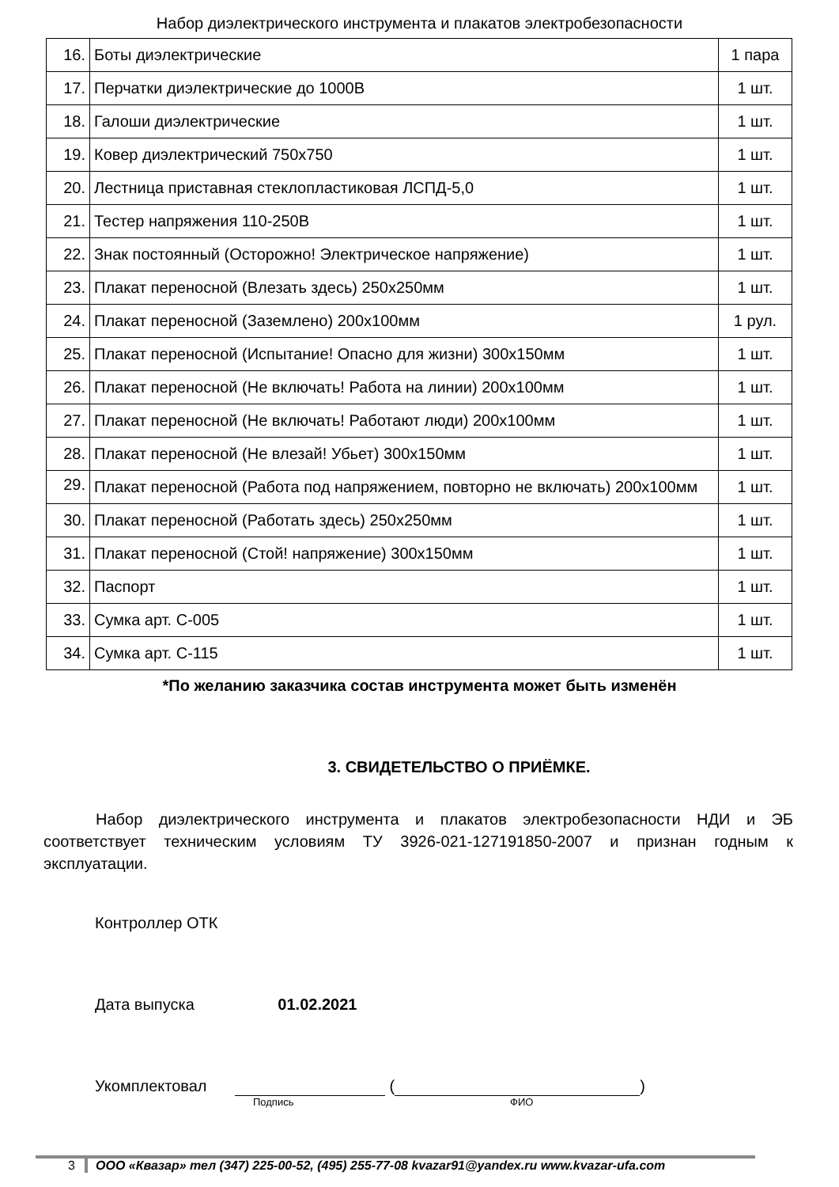Набор диэлектрического инструмента и плакатов электробезопасности
| 16. | Боты диэлектрические | 1 пара |
| 17. | Перчатки диэлектрические до 1000В | 1 шт. |
| 18. | Галоши диэлектрические | 1 шт. |
| 19. | Ковер диэлектрический 750х750 | 1 шт. |
| 20. | Лестница приставная стеклопластиковая ЛСПД-5,0 | 1 шт. |
| 21. | Тестер напряжения 110-250В | 1 шт. |
| 22. | Знак постоянный (Осторожно! Электрическое напряжение) | 1 шт. |
| 23. | Плакат переносной (Влезать здесь) 250х250мм | 1 шт. |
| 24. | Плакат переносной (Заземлено) 200х100мм | 1 рул. |
| 25. | Плакат переносной (Испытание! Опасно для жизни) 300х150мм | 1 шт. |
| 26. | Плакат переносной (Не включать! Работа на линии) 200х100мм | 1 шт. |
| 27. | Плакат переносной (Не включать! Работают люди) 200х100мм | 1 шт. |
| 28. | Плакат переносной (Не влезай! Убьет) 300х150мм | 1 шт. |
| 29. | Плакат переносной (Работа под напряжением, повторно не включать) 200х100мм | 1 шт. |
| 30. | Плакат переносной (Работать здесь) 250х250мм | 1 шт. |
| 31. | Плакат переносной (Стой! напряжение) 300х150мм | 1 шт. |
| 32. | Паспорт | 1 шт. |
| 33. | Сумка арт. С-005 | 1 шт. |
| 34. | Сумка арт. С-115 | 1 шт. |
*По желанию заказчика состав инструмента может быть изменён
3. СВИДЕТЕЛЬСТВО О ПРИЁМКЕ.
Набор диэлектрического инструмента и плакатов электробезопасности НДИ и ЭБ соответствует техническим условиям ТУ 3926-021-127191850-2007 и признан годным к эксплуатации.
Контроллер ОТК
Дата выпуска 01.02.2021
Укомплектовал ( )
Подпись ФИО
3 ООО «Квазар» тел (347) 225-00-52, (495) 255-77-08 kvazar91@yandex.ru www.kvazar-ufa.com